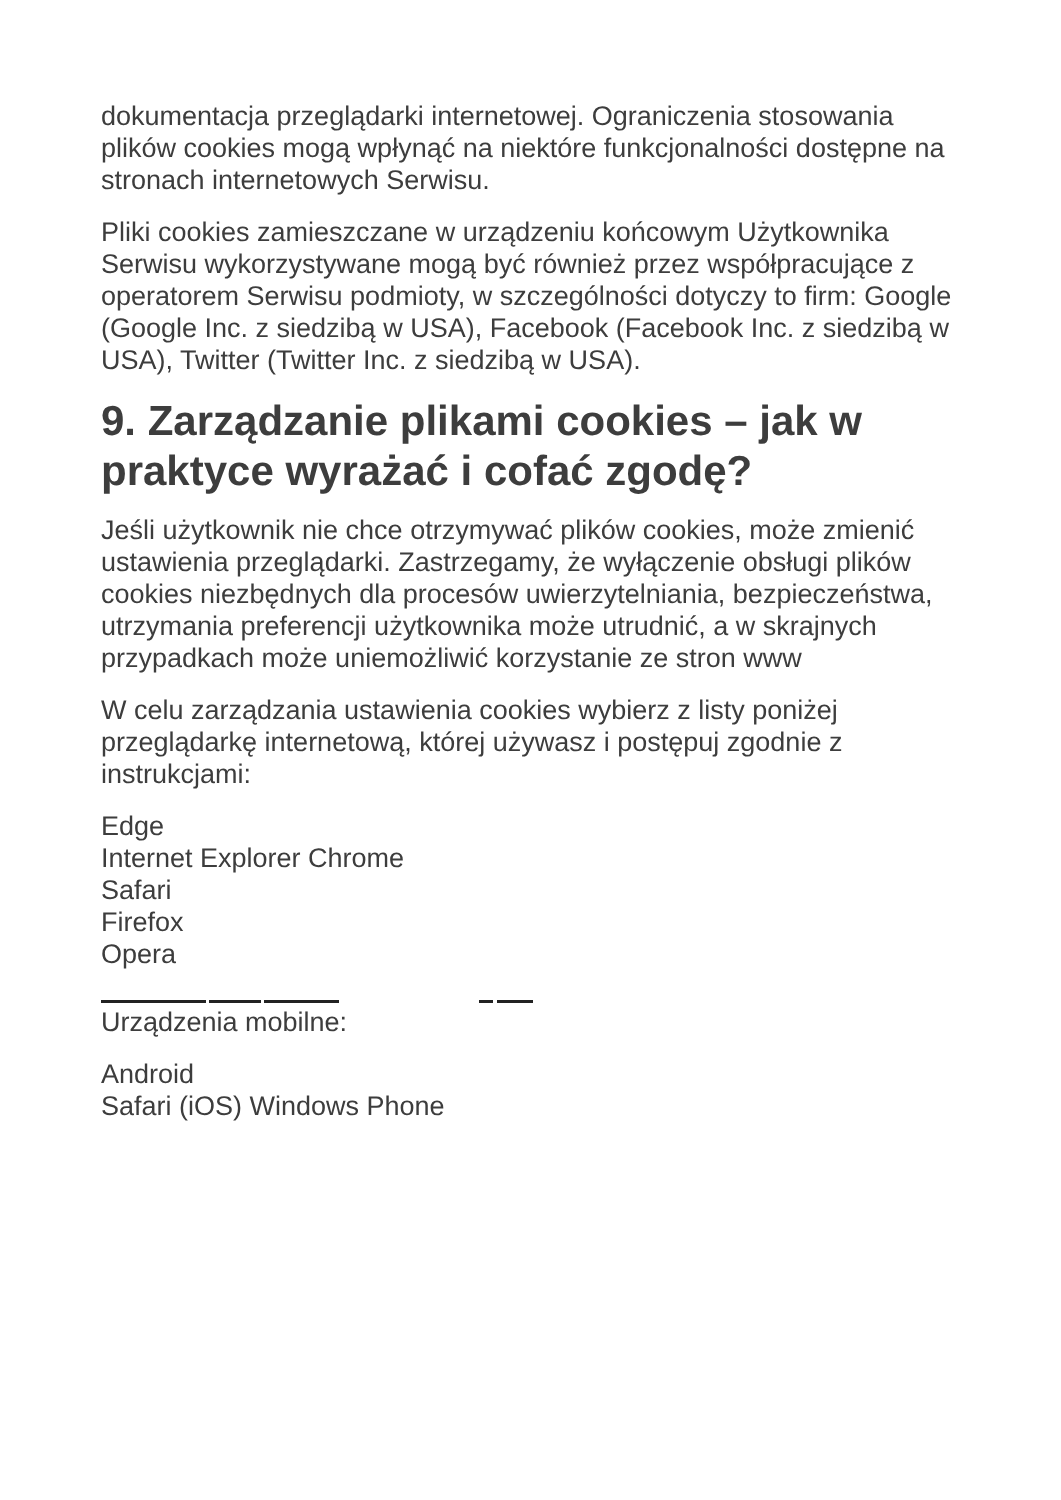dokumentacja przeglądarki internetowej. Ograniczenia stosowania plików cookies mogą wpłynąć na niektóre funkcjonalności dostępne na stronach internetowych Serwisu.
Pliki cookies zamieszczane w urządzeniu końcowym Użytkownika Serwisu wykorzystywane mogą być również przez współpracujące z operatorem Serwisu podmioty, w szczególności dotyczy to firm: Google (Google Inc. z siedzibą w USA), Facebook (Facebook Inc. z siedzibą w USA), Twitter (Twitter Inc. z siedzibą w USA).
9. Zarządzanie plikami cookies – jak w praktyce wyrażać i cofać zgodę?
Jeśli użytkownik nie chce otrzymywać plików cookies, może zmienić ustawienia przeglądarki. Zastrzegamy, że wyłączenie obsługi plików cookies niezbędnych dla procesów uwierzytelniania, bezpieczeństwa, utrzymania preferencji użytkownika może utrudnić, a w skrajnych przypadkach może uniemożliwić korzystanie ze stron www
W celu zarządzania ustawienia cookies wybierz z listy poniżej przeglądarkę internetową, której używasz i postępuj zgodnie z instrukcjami:
Edge
Internet Explorer Chrome
Safari
Firefox
Opera
Urządzenia mobilne:
Android
Safari (iOS) Windows Phone